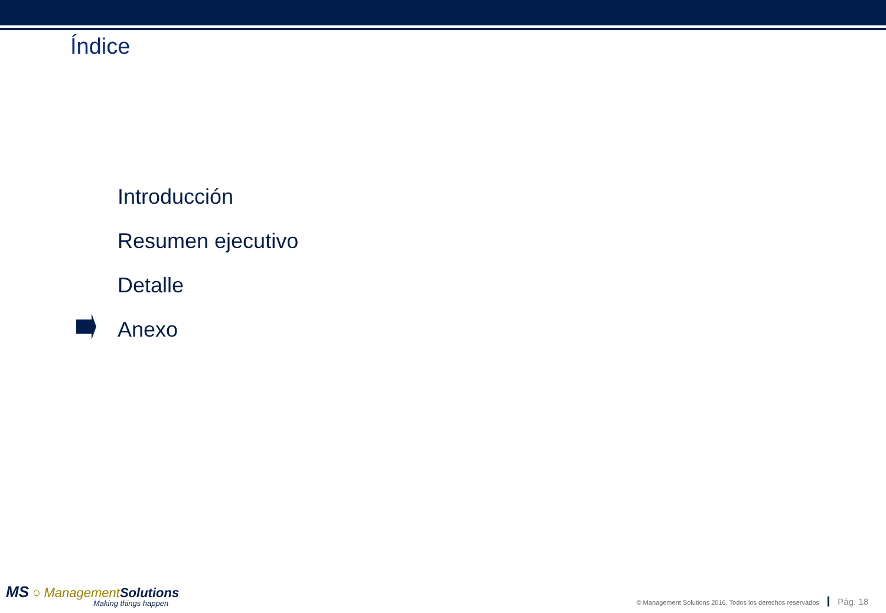Índice
Introducción
Resumen ejecutivo
Detalle
Anexo
MS ○ Management Solutions
Making things happen
© Management Solutions 2016. Todos los derechos reservados Pág. 18